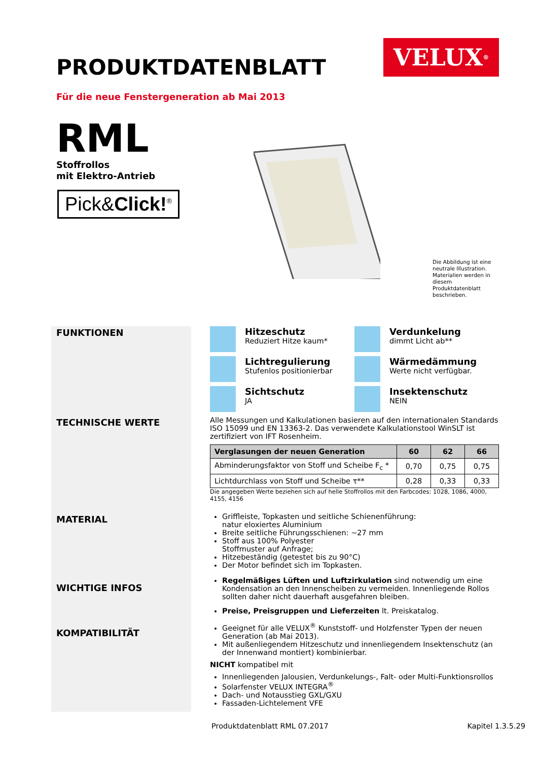PRODUKTDATENBLATT
VELUX<sup>®</sup>
Für die neue Fenstergeneration ab Mai 2013
RML
Stoffrollos
mit Elektro-Antrieb
Pick&Click!<sup>®</sup>
Die Abbildung ist eine neutrale Illustration. Materialien werden in diesem Produktdatenblatt beschrieben.
FUNKTIONEN
TECHNISCHE WERTE
MATERIAL
WICHTIGE INFOS
KOMPATIBILITÄT
Hitzeschutz
Reduziert Hitze kaum*
Verdunkelung
dimmt Licht ab**
Lichtregulierung
Stufenlos positionierbar
Wärmedämmung
Werte nicht verfügbar.
Sichtschutz
JA
Insektenschutz
NEIN
Alle Messungen und Kalkulationen basieren auf den internationalen Standards ISO 15099 und EN 13363-2. Das verwendete Kalkulationstool WinSLT ist zertifiziert von IFT Rosenheim.
| Verglasungen der neuen Generation | 60 | 62 | 66 |
| --- | --- | --- | --- |
| Abminderungsfaktor von Stoff und Scheibe F<sub>c</sub> * | 0,70 | 0,75 | 0,75 |
| Lichtdurchlass von Stoff und Scheibe τ** | 0,28 | 0,33 | 0,33 |
Die angegeben Werte beziehen sich auf helle Stoffrollos mit den Farbcodes: 1028, 1086, 4000, 4155, 4156
Griffleiste, Topkasten und seitliche Schienenführung:
natur eloxiertes Aluminium
Breite seitliche Führungsschienen: ~27 mm
Stoff aus 100% Polyester
Stoffmuster auf Anfrage;
Hitzebeständig (getestet bis zu 90°C)
Der Motor befindet sich im Topkasten.
Regelmäßiges Lüften und Luftzirkulation sind notwendig um eine Kondensation an den Innenscheiben zu vermeiden. Innenliegende Rollos sollten daher nicht dauerhaft ausgefahren bleiben.
Preise, Preisgruppen und Lieferzeiten lt. Preiskatalog.
Geeignet für alle VELUX<sup>®</sup> Kunststoff- und Holzfenster Typen der neuen Generation (ab Mai 2013).
Mit außenliegendem Hitzeschutz und innenliegendem Insektenschutz (an der Innenwand montiert) kombinierbar.
NICHT kompatibel mit
Innenliegenden Jalousien, Verdunkelungs-, Falt- oder Multi-Funktionsrollos
Solarfenster VELUX INTEGRA<sup>®</sup>
Dach- und Notausstieg GXL/GXU
Fassaden-Lichtelement VFE
Produktdatenblatt RML 07.2017 Kapitel 1.3.5.29